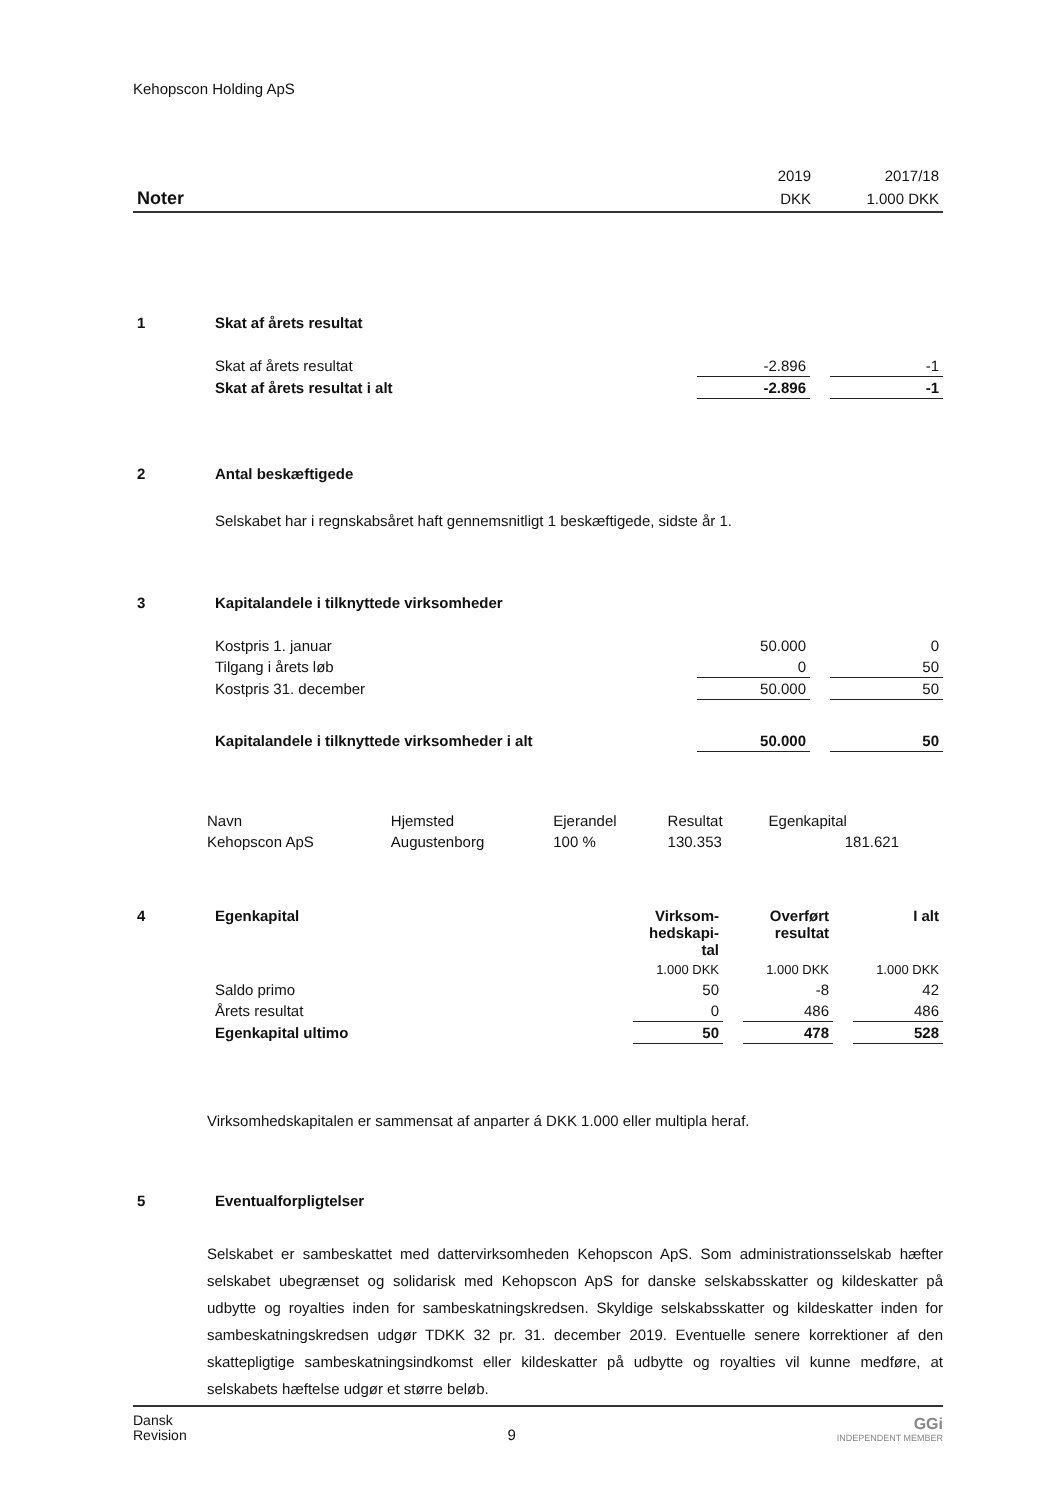Kehopscon Holding ApS
| | 2019 | 2017/18 |
| Noter | DKK | 1.000 DKK |
| 1 | Skat af årets resultat | | | |
| | Skat af årets resultat | -2.896 | | -1 |
| | Skat af årets resultat i alt | -2.896 | | -1 |
| 2 | Antal beskæftigede |
| | Selskabet har i regnskabsåret haft gennemsnitligt 1 beskæftigede, sidste år 1. |
| 3 | Kapitalandele i tilknyttede virksomheder | | | |
| | Kostpris 1. januar | 50.000 | | 0 |
| | Tilgang i årets løb | 0 | | 50 |
| | Kostpris 31. december | 50.000 | | 50 |
| | Kapitalandele i tilknyttede virksomheder i alt | 50.000 | | 50 |
| Navn | Hjemsted | Ejerandel | Resultat | Egenkapital |
| Kehopscon ApS | Augustenborg | 100 % | 130.353 | 181.621 |
| 4 | Egenkapital | Virksom- hedskapi- tal | | Overført resultat | | I alt |
| | | 1.000 DKK | | 1.000 DKK | | 1.000 DKK |
| | Saldo primo | 50 | | -8 | | 42 |
| | Årets resultat | 0 | | 486 | | 486 |
| | Egenkapital ultimo | 50 | | 478 | | 528 |
Virksomhedskapitalen er sammensat af anparter á DKK 1.000 eller multipla heraf.
| 5 | Eventualforpligtelser |
Selskabet er sambeskattet med dattervirksomheden Kehopscon ApS. Som administrationsselskab hæfter selskabet ubegrænset og solidarisk med Kehopscon ApS for danske selskabsskatter og kildeskatter på udbytte og royalties inden for sambeskatningskredsen. Skyldige selskabsskatter og kildeskatter inden for sambeskatningskredsen udgør TDKK 32 pr. 31. december 2019. Eventuelle senere korrektioner af den skattepligtige sambeskatningsindkomst eller kildeskatter på udbytte og royalties vil kunne medføre, at selskabets hæftelse udgør et større beløb.
Dansk
Revision
9
GGi
INDEPENDENT MEMBER